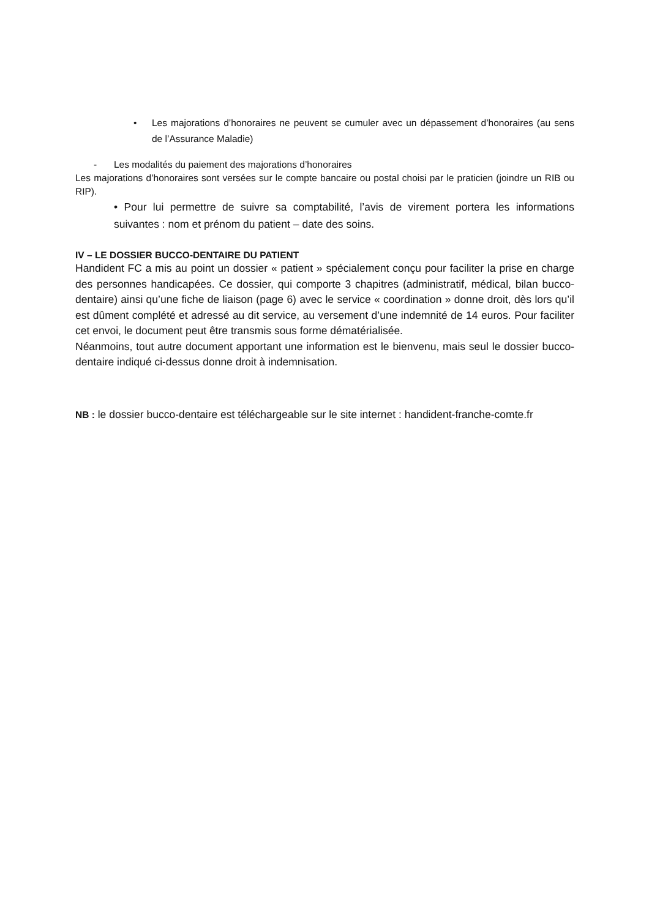• Les majorations d’honoraires ne peuvent se cumuler avec un dépassement d’honoraires (au sens de l’Assurance Maladie)
- Les modalités du paiement des majorations d’honoraires
Les majorations d’honoraires sont versées sur le compte bancaire ou postal choisi par le praticien (joindre un RIB ou RIP).
• Pour lui permettre de suivre sa comptabilité, l’avis de virement portera les informations suivantes : nom et prénom du patient – date des soins.
IV – LE DOSSIER BUCCO-DENTAIRE DU PATIENT
Handident FC a mis au point un dossier « patient » spécialement conçu pour faciliter la prise en charge des personnes handicapées. Ce dossier, qui comporte 3 chapitres (administratif, médical, bilan bucco-dentaire) ainsi qu’une fiche de liaison (page 6) avec le service « coordination » donne droit, dès lors qu’il est dûment complété et adressé au dit service, au versement d’une indemnité de 14 euros. Pour faciliter cet envoi, le document peut être transmis sous forme dématérialisée.
Néanmoins, tout autre document apportant une information est le bienvenu, mais seul le dossier bucco-dentaire indiqué ci-dessus donne droit à indemnisation.
NB : le dossier bucco-dentaire est téléchargeable sur le site internet : handident-franche-comte.fr